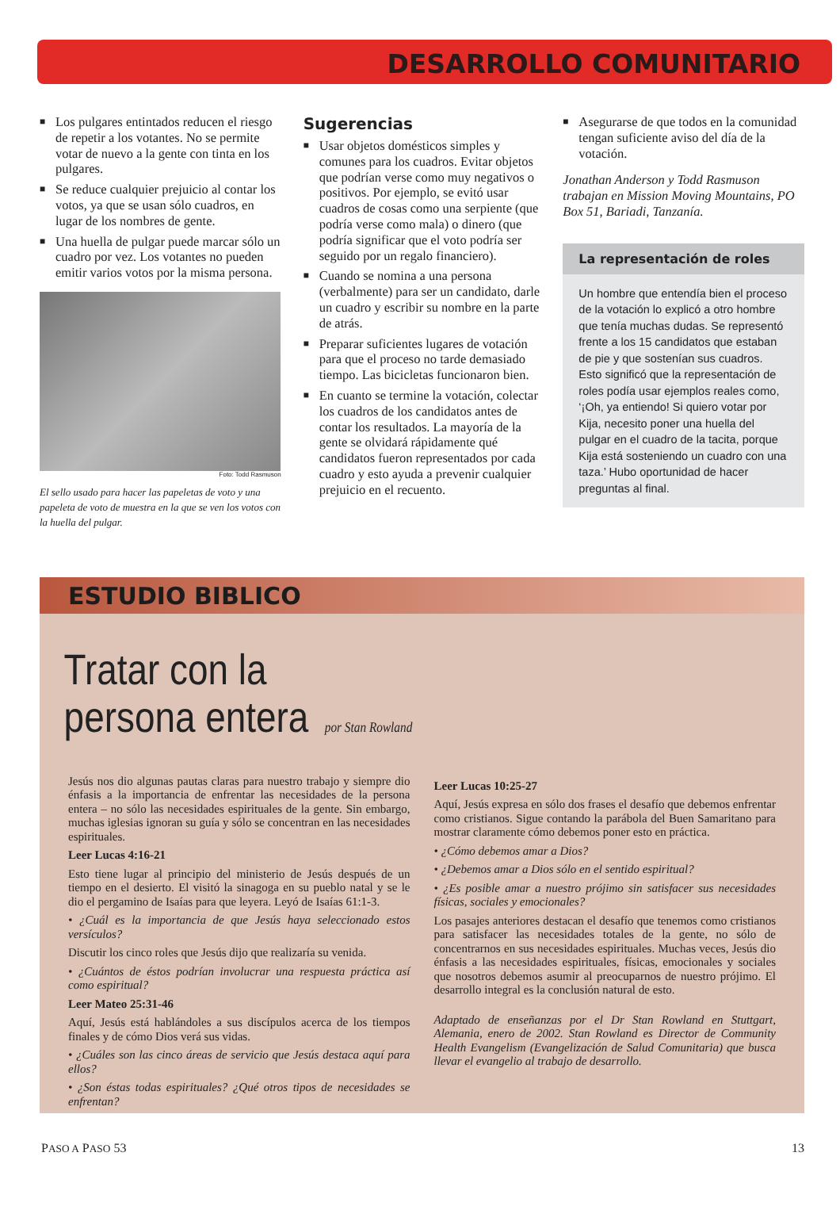DESARROLLO COMUNITARIO
■ Los pulgares entintados reducen el riesgo de repetir a los votantes. No se permite votar de nuevo a la gente con tinta en los pulgares.
■ Se reduce cualquier prejuicio al contar los votos, ya que se usan sólo cuadros, en lugar de los nombres de gente.
■ Una huella de pulgar puede marcar sólo un cuadro por vez. Los votantes no pueden emitir varios votos por la misma persona.
Foto: Todd Rasmuson
El sello usado para hacer las papeletas de voto y una papeleta de voto de muestra en la que se ven los votos con la huella del pulgar.
Sugerencias
■ Usar objetos domésticos simples y comunes para los cuadros. Evitar objetos que podrían verse como muy negativos o positivos. Por ejemplo, se evitó usar cuadros de cosas como una serpiente (que podría verse como mala) o dinero (que podría significar que el voto podría ser seguido por un regalo financiero).
■ Cuando se nomina a una persona (verbalmente) para ser un candidato, darle un cuadro y escribir su nombre en la parte de atrás.
■ Preparar suficientes lugares de votación para que el proceso no tarde demasiado tiempo. Las bicicletas funcionaron bien.
■ En cuanto se termine la votación, colectar los cuadros de los candidatos antes de contar los resultados. La mayoría de la gente se olvidará rápidamente qué candidatos fueron representados por cada cuadro y esto ayuda a prevenir cualquier prejuicio en el recuento.
■ Asegurarse de que todos en la comunidad tengan suficiente aviso del día de la votación.
Jonathan Anderson y Todd Rasmuson trabajan en Mission Moving Mountains, PO Box 51, Bariadi, Tanzanía.
La representación de roles
Un hombre que entendía bien el proceso de la votación lo explicó a otro hombre que tenía muchas dudas. Se representó frente a los 15 candidatos que estaban de pie y que sostenían sus cuadros. Esto significó que la representación de roles podía usar ejemplos reales como, ‘¡Oh, ya entiendo! Si quiero votar por Kija, necesito poner una huella del pulgar en el cuadro de la tacita, porque Kija está sosteniendo un cuadro con una taza.’ Hubo oportunidad de hacer preguntas al final.
ESTUDIO BIBLICO
Tratar con la
persona entera por Stan Rowland
Jesús nos dio algunas pautas claras para nuestro trabajo y siempre dio énfasis a la importancia de enfrentar las necesidades de la persona entera – no sólo las necesidades espirituales de la gente. Sin embargo, muchas iglesias ignoran su guía y sólo se concentran en las necesidades espirituales.
Leer Lucas 4:16-21
Esto tiene lugar al principio del ministerio de Jesús después de un tiempo en el desierto. El visitó la sinagoga en su pueblo natal y se le dio el pergamino de Isaías para que leyera. Leyó de Isaías 61:1-3.
• ¿Cuál es la importancia de que Jesús haya seleccionado estos versículos?
Discutir los cinco roles que Jesús dijo que realizaría su venida.
• ¿Cuántos de éstos podrían involucrar una respuesta práctica así como espiritual?
Leer Mateo 25:31-46
Aquí, Jesús está hablándoles a sus discípulos acerca de los tiempos finales y de cómo Dios verá sus vidas.
• ¿Cuáles son las cinco áreas de servicio que Jesús destaca aquí para ellos?
• ¿Son éstas todas espirituales? ¿Qué otros tipos de necesidades se enfrentan?
Leer Lucas 10:25-27
Aquí, Jesús expresa en sólo dos frases el desafío que debemos enfrentar como cristianos. Sigue contando la parábola del Buen Samaritano para mostrar claramente cómo debemos poner esto en práctica.
• ¿Cómo debemos amar a Dios?
• ¿Debemos amar a Dios sólo en el sentido espiritual?
• ¿Es posible amar a nuestro prójimo sin satisfacer sus necesidades físicas, sociales y emocionales?
Los pasajes anteriores destacan el desafío que tenemos como cristianos para satisfacer las necesidades totales de la gente, no sólo de concentrarnos en sus necesidades espirituales. Muchas veces, Jesús dio énfasis a las necesidades espirituales, físicas, emocionales y sociales que nosotros debemos asumir al preocuparnos de nuestro prójimo. El desarrollo integral es la conclusión natural de esto.
Adaptado de enseñanzas por el Dr Stan Rowland en Stuttgart, Alemania, enero de 2002. Stan Rowland es Director de Community Health Evangelism (Evangelización de Salud Comunitaria) que busca llevar el evangelio al trabajo de desarrollo.
PASO A PASO 53 13